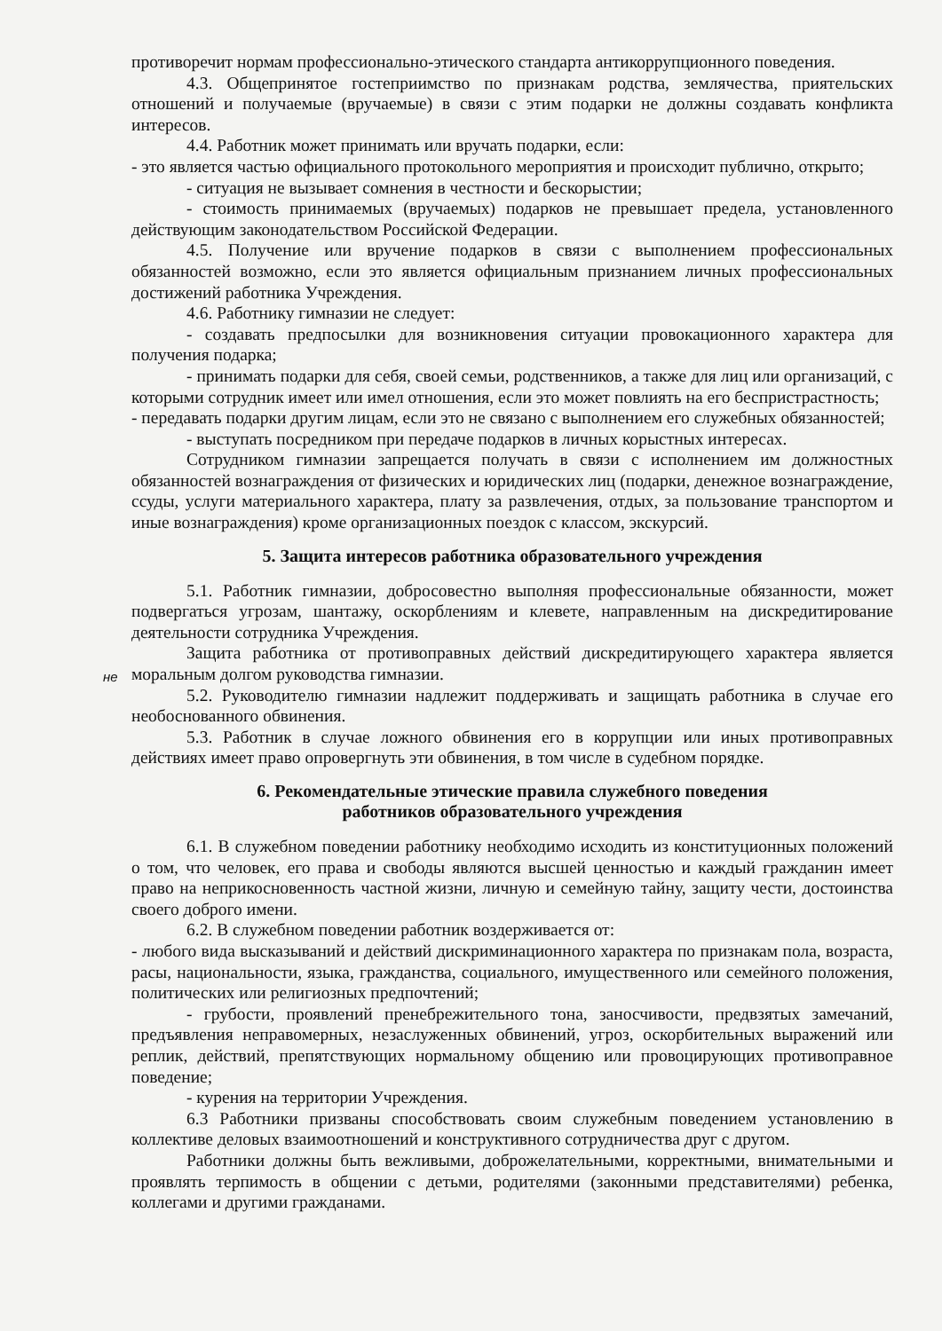противоречит нормам профессионально-этического стандарта антикоррупционного поведения.
4.3. Общепринятое гостеприимство по признакам родства, землячества, приятельских отношений и получаемые (вручаемые) в связи с этим подарки не должны создавать конфликта интересов.
4.4. Работник может принимать или вручать подарки, если:
- это является частью официального протокольного мероприятия и происходит публично, открыто;
- ситуация не вызывает сомнения в честности и бескорыстии;
- стоимость принимаемых (вручаемых) подарков не превышает предела, установленного действующим законодательством Российской Федерации.
4.5. Получение или вручение подарков в связи с выполнением профессиональных обязанностей возможно, если это является официальным признанием личных профессиональных достижений работника Учреждения.
4.6. Работнику гимназии не следует:
- создавать предпосылки для возникновения ситуации провокационного характера для получения подарка;
- принимать подарки для себя, своей семьи, родственников, а также для лиц или организаций, с которыми сотрудник имеет или имел отношения, если это может повлиять на его беспристрастность;
- передавать подарки другим лицам, если это не связано с выполнением его служебных обязанностей;
- выступать посредником при передаче подарков в личных корыстных интересах.
Сотрудником гимназии запрещается получать в связи с исполнением им должностных обязанностей вознаграждения от физических и юридических лиц (подарки, денежное вознаграждение, ссуды, услуги материального характера, плату за развлечения, отдых, за пользование транспортом и иные вознаграждения) кроме организационных поездок с классом, экскурсий.
5. Защита интересов работника образовательного учреждения
5.1. Работник гимназии, добросовестно выполняя профессиональные обязанности, может подвергаться угрозам, шантажу, оскорблениям и клевете, направленным на дискредитирование деятельности сотрудника Учреждения.
не
Защита работника от противоправных действий дискредитирующего характера является моральным долгом руководства гимназии.
5.2. Руководителю гимназии надлежит поддерживать и защищать работника в случае его необоснованного обвинения.
5.3. Работник в случае ложного обвинения его в коррупции или иных противоправных действиях имеет право опровергнуть эти обвинения, в том числе в судебном порядке.
6. Рекомендательные этические правила служебного поведения
работников образовательного учреждения
6.1. В служебном поведении работнику необходимо исходить из конституционных положений о том, что человек, его права и свободы являются высшей ценностью и каждый гражданин имеет право на неприкосновенность частной жизни, личную и семейную тайну, защиту чести, достоинства своего доброго имени.
6.2. В служебном поведении работник воздерживается от:
- любого вида высказываний и действий дискриминационного характера по признакам пола, возраста, расы, национальности, языка, гражданства, социального, имущественного или семейного положения, политических или религиозных предпочтений;
- грубости, проявлений пренебрежительного тона, заносчивости, предвзятых замечаний, предъявления неправомерных, незаслуженных обвинений, угроз, оскорбительных выражений или реплик, действий, препятствующих нормальному общению или провоцирующих противоправное поведение;
- курения на территории Учреждения.
6.3 Работники призваны способствовать своим служебным поведением установлению в коллективе деловых взаимоотношений и конструктивного сотрудничества друг с другом.
Работники должны быть вежливыми, доброжелательными, корректными, внимательными и проявлять терпимость в общении с детьми, родителями (законными представителями) ребенка, коллегами и другими гражданами.